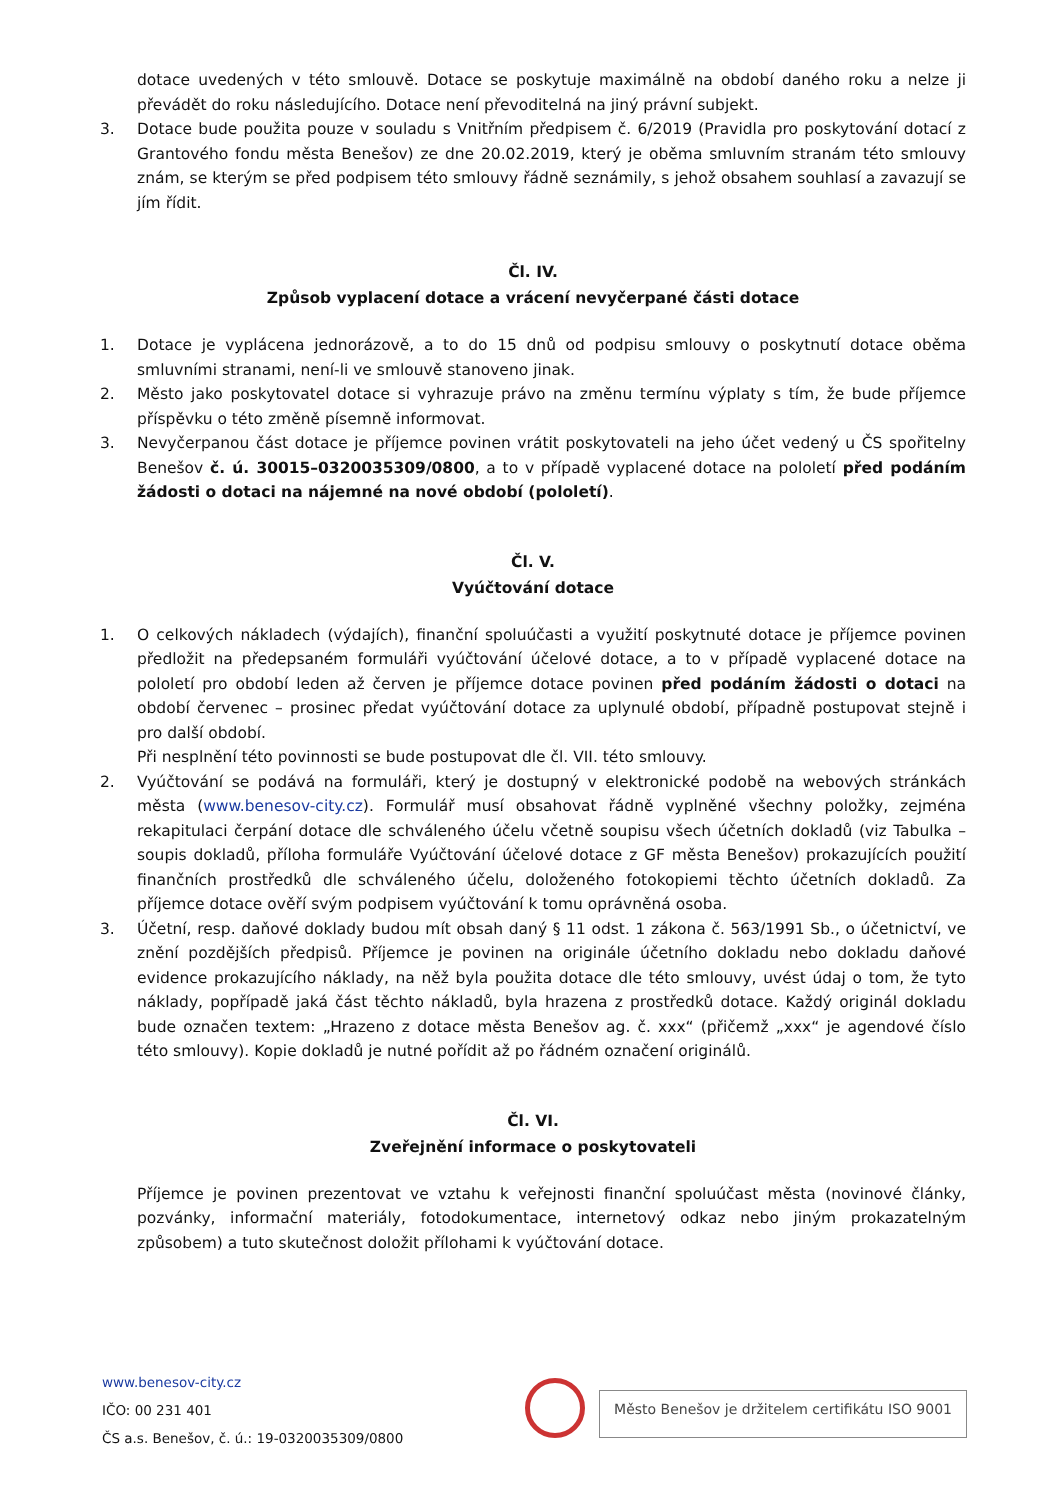dotace uvedených v této smlouvě. Dotace se poskytuje maximálně na období daného roku a nelze ji převádět do roku následujícího. Dotace není převoditelná na jiný právní subjekt.
3. Dotace bude použita pouze v souladu s Vnitřním předpisem č. 6/2019 (Pravidla pro poskytování dotací z Grantového fondu města Benešov) ze dne 20.02.2019, který je oběma smluvním stranám této smlouvy znám, se kterým se před podpisem této smlouvy řádně seznámily, s jehož obsahem souhlasí a zavazují se jím řídit.
Čl. IV.
Způsob vyplacení dotace a vrácení nevyčerpané části dotace
1. Dotace je vyplácena jednorázově, a to do 15 dnů od podpisu smlouvy o poskytnutí dotace oběma smluvními stranami, není-li ve smlouvě stanoveno jinak.
2. Město jako poskytovatel dotace si vyhrazuje právo na změnu termínu výplaty s tím, že bude příjemce příspěvku o této změně písemně informovat.
3. Nevyčerpanou část dotace je příjemce povinen vrátit poskytovateli na jeho účet vedený u ČS spořitelny Benešov č. ú. 30015–0320035309/0800, a to v případě vyplacené dotace na pololetí před podáním žádosti o dotaci na nájemné na nové období (pololetí).
Čl. V.
Vyúčtování dotace
1. O celkových nákladech (výdajích), finanční spoluúčasti a využití poskytnuté dotace je příjemce povinen předložit na předepsaném formuláři vyúčtování účelové dotace, a to v případě vyplacené dotace na pololetí pro období leden až červen je příjemce dotace povinen před podáním žádosti o dotaci na období červenec – prosinec předat vyúčtování dotace za uplynulé období, případně postupovat stejně i pro další období.
Při nesplnění této povinnosti se bude postupovat dle čl. VII. této smlouvy.
2. Vyúčtování se podává na formuláři, který je dostupný v elektronické podobě na webových stránkách města (www.benesov-city.cz). Formulář musí obsahovat řádně vyplněné všechny položky, zejména rekapitulaci čerpání dotace dle schváleného účelu včetně soupisu všech účetních dokladů (viz Tabulka – soupis dokladů, příloha formuláře Vyúčtování účelové dotace z GF města Benešov) prokazujících použití finančních prostředků dle schváleného účelu, doloženého fotokopiemi těchto účetních dokladů. Za příjemce dotace ověří svým podpisem vyúčtování k tomu oprávněná osoba.
3. Účetní, resp. daňové doklady budou mít obsah daný § 11 odst. 1 zákona č. 563/1991 Sb., o účetnictví, ve znění pozdějších předpisů. Příjemce je povinen na originále účetního dokladu nebo dokladu daňové evidence prokazujícího náklady, na něž byla použita dotace dle této smlouvy, uvést údaj o tom, že tyto náklady, popřípadě jaká část těchto nákladů, byla hrazena z prostředků dotace. Každý originál dokladu bude označen textem: „Hrazeno z dotace města Benešov ag. č. xxx“ (přičemž „xxx“ je agendové číslo této smlouvy). Kopie dokladů je nutné pořídit až po řádném označení originálů.
Čl. VI.
Zveřejnění informace o poskytovateli
Příjemce je povinen prezentovat ve vztahu k veřejnosti finanční spoluúčast města (novinové články, pozvánky, informační materiály, fotodokumentace, internetový odkaz nebo jiným prokazatelným způsobem) a tuto skutečnost doložit přílohami k vyúčtování dotace.
www.benesov-city.cz
IČO: 00 231 401
ČS a.s. Benešov, č. ú.: 19-0320035309/0800
Město Benešov je držitelem certifikátu ISO 9001